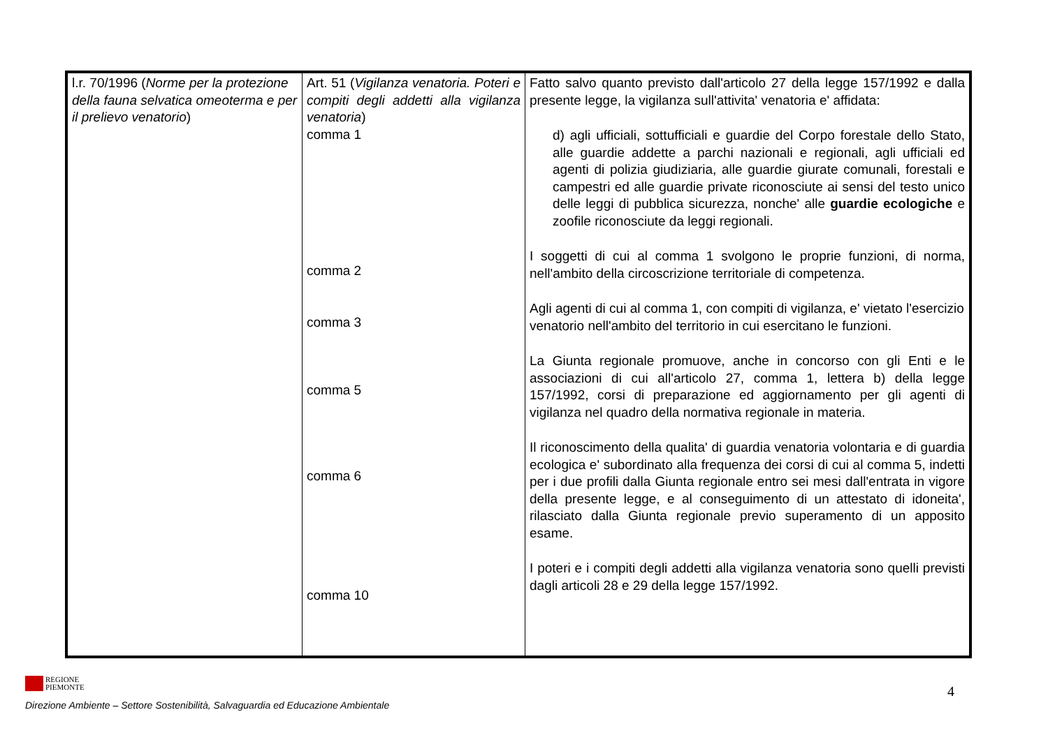| l.r. 70/1996 ( Norme per la protezione della fauna selvatica omeoterma e per il prelievo venatorio ) | Art. 51 ( Vigilanza venatoria. Poteri e compiti degli addetti alla vigilanza venatoria ) comma 1 comma 2 comma 3 comma 5 comma 6 comma 10 | Fatto salvo quanto previsto dall'articolo 27 della legge 157/1992 e dalla presente legge, la vigilanza sull'attivita' venatoria e' affidata: d) agli ufficiali, sottufficiali e guardie del Corpo forestale dello Stato, alle guardie addette a parchi nazionali e regionali, agli ufficiali ed agenti di polizia giudiziaria, alle guardie giurate comunali, forestali e campestri ed alle guardie private riconosciute ai sensi del testo unico delle leggi di pubblica sicurezza, nonche' alle guardie ecologiche e zoofile riconosciute da leggi regionali. I soggetti di cui al comma 1 svolgono le proprie funzioni, di norma, nell'ambito della circoscrizione territoriale di competenza. Agli agenti di cui al comma 1, con compiti di vigilanza, e' vietato l'esercizio venatorio nell'ambito del territorio in cui esercitano le funzioni. La Giunta regionale promuove, anche in concorso con gli Enti e le associazioni di cui all'articolo 27, comma 1, lettera b) della legge 157/1992, corsi di preparazione ed aggiornamento per gli agenti di vigilanza nel quadro della normativa regionale in materia. Il riconoscimento della qualita' di guardia venatoria volontaria e di guardia ecologica e' subordinato alla frequenza dei corsi di cui al comma 5, indetti per i due profili dalla Giunta regionale entro sei mesi dall'entrata in vigore della presente legge, e al conseguimento di un attestato di idoneita', rilasciato dalla Giunta regionale previo superamento di un apposito esame. I poteri e i compiti degli addetti alla vigilanza venatoria sono quelli previsti dagli articoli 28 e 29 della legge 157/1992. |
REGIONE
PIEMONTE
4
Direzione Ambiente – Settore Sostenibilità, Salvaguardia ed Educazione Ambientale